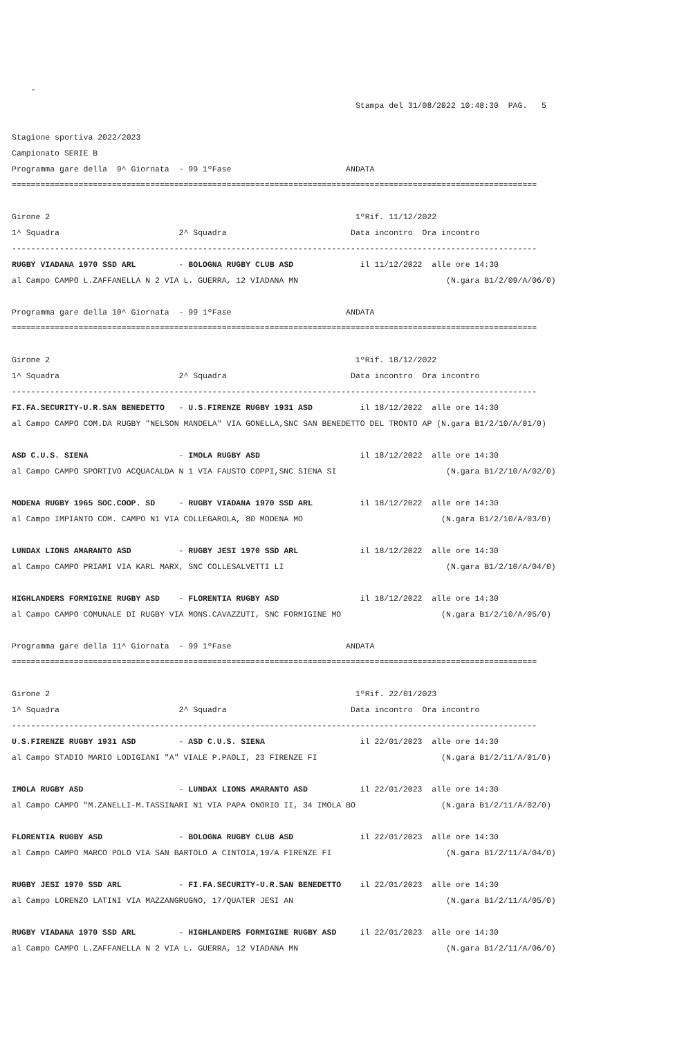-
Stampa del 31/08/2022 10:48:30 PAG. 5
Stagione sportiva 2022/2023
Campionato SERIE B
Programma gare della 9^ Giornata - 99 1ºFase ANDATA
==============================================================================================================
Girone 2 1ºRif. 11/12/2022
1^ Squadra 2^ Squadra Data incontro Ora incontro
--------------------------------------------------------------------------------------------------------------
RUGBY VIADANA 1970 SSD ARL - BOLOGNA RUGBY CLUB ASD il 11/12/2022 alle ore 14:30
al Campo CAMPO L.ZAFFANELLA N 2 VIA L. GUERRA, 12 VIADANA MN (N.gara B1/2/09/A/06/0)
Programma gare della 10^ Giornata - 99 1ºFase ANDATA
==============================================================================================================
Girone 2 1ºRif. 18/12/2022
1^ Squadra 2^ Squadra Data incontro Ora incontro
--------------------------------------------------------------------------------------------------------------
FI.FA.SECURITY-U.R.SAN BENEDETTO - U.S.FIRENZE RUGBY 1931 ASD il 18/12/2022 alle ore 14:30
al Campo CAMPO COM.DA RUGBY "NELSON MANDELA" VIA GONELLA,SNC SAN BENEDETTO DEL TRONTO AP (N.gara B1/2/10/A/01/0)
ASD C.U.S. SIENA - IMOLA RUGBY ASD il 18/12/2022 alle ore 14:30
al Campo CAMPO SPORTIVO ACQUACALDA N 1 VIA FAUSTO COPPI,SNC SIENA SI (N.gara B1/2/10/A/02/0)
MODENA RUGBY 1965 SOC.COOP. SD - RUGBY VIADANA 1970 SSD ARL il 18/12/2022 alle ore 14:30
al Campo IMPIANTO COM. CAMPO N1 VIA COLLEGAROLA, 80 MODENA MO (N.gara B1/2/10/A/03/0)
LUNDAX LIONS AMARANTO ASD - RUGBY JESI 1970 SSD ARL il 18/12/2022 alle ore 14:30
al Campo CAMPO PRIAMI VIA KARL MARX, SNC COLLESALVETTI LI (N.gara B1/2/10/A/04/0)
HIGHLANDERS FORMIGINE RUGBY ASD - FLORENTIA RUGBY ASD il 18/12/2022 alle ore 14:30
al Campo CAMPO COMUNALE DI RUGBY VIA MONS.CAVAZZUTI, SNC FORMIGINE MO (N.gara B1/2/10/A/05/0)
Programma gare della 11^ Giornata - 99 1ºFase ANDATA
==============================================================================================================
Girone 2 1ºRif. 22/01/2023
1^ Squadra 2^ Squadra Data incontro Ora incontro
--------------------------------------------------------------------------------------------------------------
U.S.FIRENZE RUGBY 1931 ASD - ASD C.U.S. SIENA il 22/01/2023 alle ore 14:30
al Campo STADIO MARIO LODIGIANI "A" VIALE P.PAOLI, 23 FIRENZE FI (N.gara B1/2/11/A/01/0)
IMOLA RUGBY ASD - LUNDAX LIONS AMARANTO ASD il 22/01/2023 alle ore 14:30
al Campo CAMPO "M.ZANELLI-M.TASSINARI N1 VIA PAPA ONORIO II, 34 IMOLA BO (N.gara B1/2/11/A/02/0)
FLORENTIA RUGBY ASD - BOLOGNA RUGBY CLUB ASD il 22/01/2023 alle ore 14:30
al Campo CAMPO MARCO POLO VIA SAN BARTOLO A CINTOIA,19/A FIRENZE FI (N.gara B1/2/11/A/04/0)
RUGBY JESI 1970 SSD ARL - FI.FA.SECURITY-U.R.SAN BENEDETTO il 22/01/2023 alle ore 14:30
al Campo LORENZO LATINI VIA MAZZANGRUGNO, 17/QUATER JESI AN (N.gara B1/2/11/A/05/0)
RUGBY VIADANA 1970 SSD ARL - HIGHLANDERS FORMIGINE RUGBY ASD il 22/01/2023 alle ore 14:30
al Campo CAMPO L.ZAFFANELLA N 2 VIA L. GUERRA, 12 VIADANA MN (N.gara B1/2/11/A/06/0)